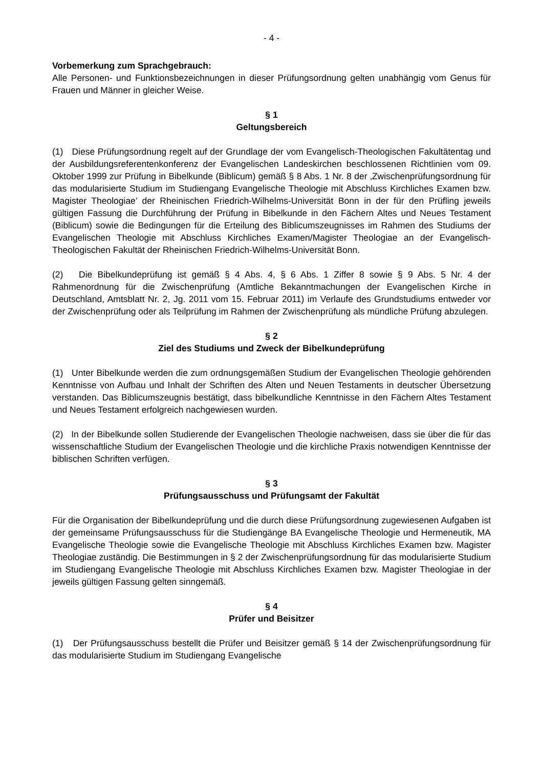- 4 -
Vorbemerkung zum Sprachgebrauch:
Alle Personen- und Funktionsbezeichnungen in dieser Prüfungsordnung gelten unabhängig vom Genus für Frauen und Männer in gleicher Weise.
§ 1
Geltungsbereich
(1) Diese Prüfungsordnung regelt auf der Grundlage der vom Evangelisch-Theologischen Fakultätentag und der Ausbildungsreferentenkonferenz der Evangelischen Landeskirchen beschlossenen Richtlinien vom 09. Oktober 1999 zur Prüfung in Bibelkunde (Biblicum) gemäß § 8 Abs. 1 Nr. 8 der ‚Zwischenprüfungsordnung für das modularisierte Studium im Studiengang Evangelische Theologie mit Abschluss Kirchliches Examen bzw. Magister Theologiae’ der Rheinischen Friedrich-Wilhelms-Universität Bonn in der für den Prüfling jeweils gültigen Fassung die Durchführung der Prüfung in Bibelkunde in den Fächern Altes und Neues Testament (Biblicum) sowie die Bedingungen für die Erteilung des Biblicumszeugnisses im Rahmen des Studiums der Evangelischen Theologie mit Abschluss Kirchliches Examen/Magister Theologiae an der Evangelisch-Theologischen Fakultät der Rheinischen Friedrich-Wilhelms-Universität Bonn.
(2) Die Bibelkundeprüfung ist gemäß § 4 Abs. 4, § 6 Abs. 1 Ziffer 8 sowie § 9 Abs. 5 Nr. 4 der Rahmenordnung für die Zwischenprüfung (Amtliche Bekanntmachungen der Evangelischen Kirche in Deutschland, Amtsblatt Nr. 2, Jg. 2011 vom 15. Februar 2011) im Verlaufe des Grundstudiums entweder vor der Zwischenprüfung oder als Teilprüfung im Rahmen der Zwischenprüfung als mündliche Prüfung abzulegen.
§ 2
Ziel des Studiums und Zweck der Bibelkundeprüfung
(1) Unter Bibelkunde werden die zum ordnungsgemäßen Studium der Evangelischen Theologie gehörenden Kenntnisse von Aufbau und Inhalt der Schriften des Alten und Neuen Testaments in deutscher Übersetzung verstanden. Das Biblicumszeugnis bestätigt, dass bibelkundliche Kenntnisse in den Fächern Altes Testament und Neues Testament erfolgreich nachgewiesen wurden.
(2) In der Bibelkunde sollen Studierende der Evangelischen Theologie nachweisen, dass sie über die für das wissenschaftliche Studium der Evangelischen Theologie und die kirchliche Praxis notwendigen Kenntnisse der biblischen Schriften verfügen.
§ 3
Prüfungsausschuss und Prüfungsamt der Fakultät
Für die Organisation der Bibelkundeprüfung und die durch diese Prüfungsordnung zugewiesenen Aufgaben ist der gemeinsame Prüfungsausschuss für die Studiengänge BA Evangelische Theologie und Hermeneutik, MA Evangelische Theologie sowie die Evangelische Theologie mit Abschluss Kirchliches Examen bzw. Magister Theologiae zuständig. Die Bestimmungen in § 2 der Zwischenprüfungsordnung für das modularisierte Studium im Studiengang Evangelische Theologie mit Abschluss Kirchliches Examen bzw. Magister Theologiae in der jeweils gültigen Fassung gelten sinngemäß.
§ 4
Prüfer und Beisitzer
(1) Der Prüfungsausschuss bestellt die Prüfer und Beisitzer gemäß § 14 der Zwischenprüfungsordnung für das modularisierte Studium im Studiengang Evangelische